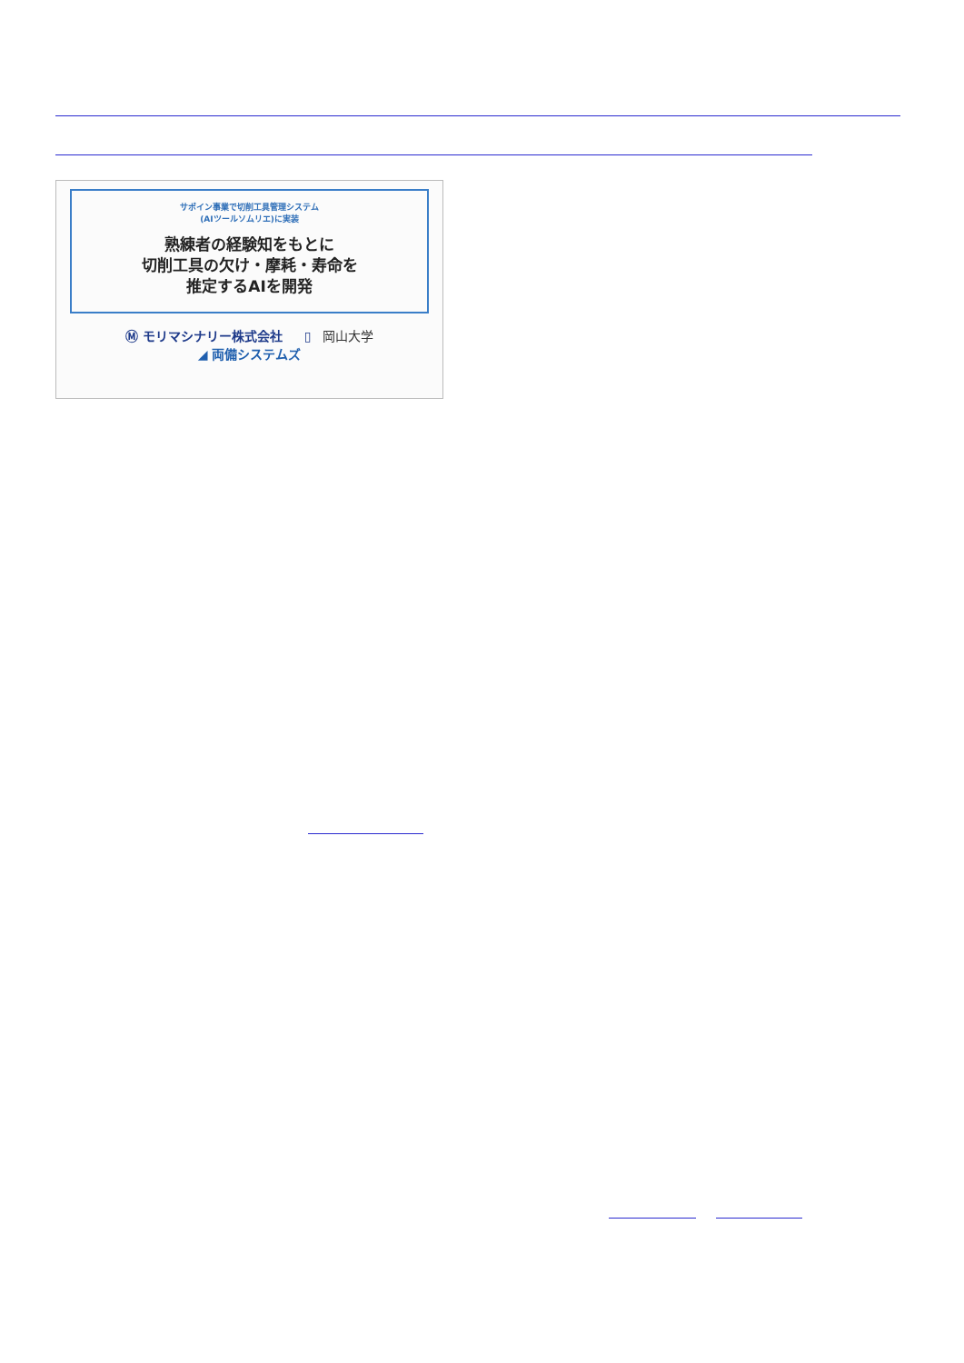サポイン事業で切削工具管理システム
(AIツールソムリエ)に実装
熟練者の経験知をもとに
切削工具の欠け・摩耗・寿命を
推定するAIを開発
Ⓜ モリマシナリー株式会社 ▯ 岡山大学
◢ 両備システムズ